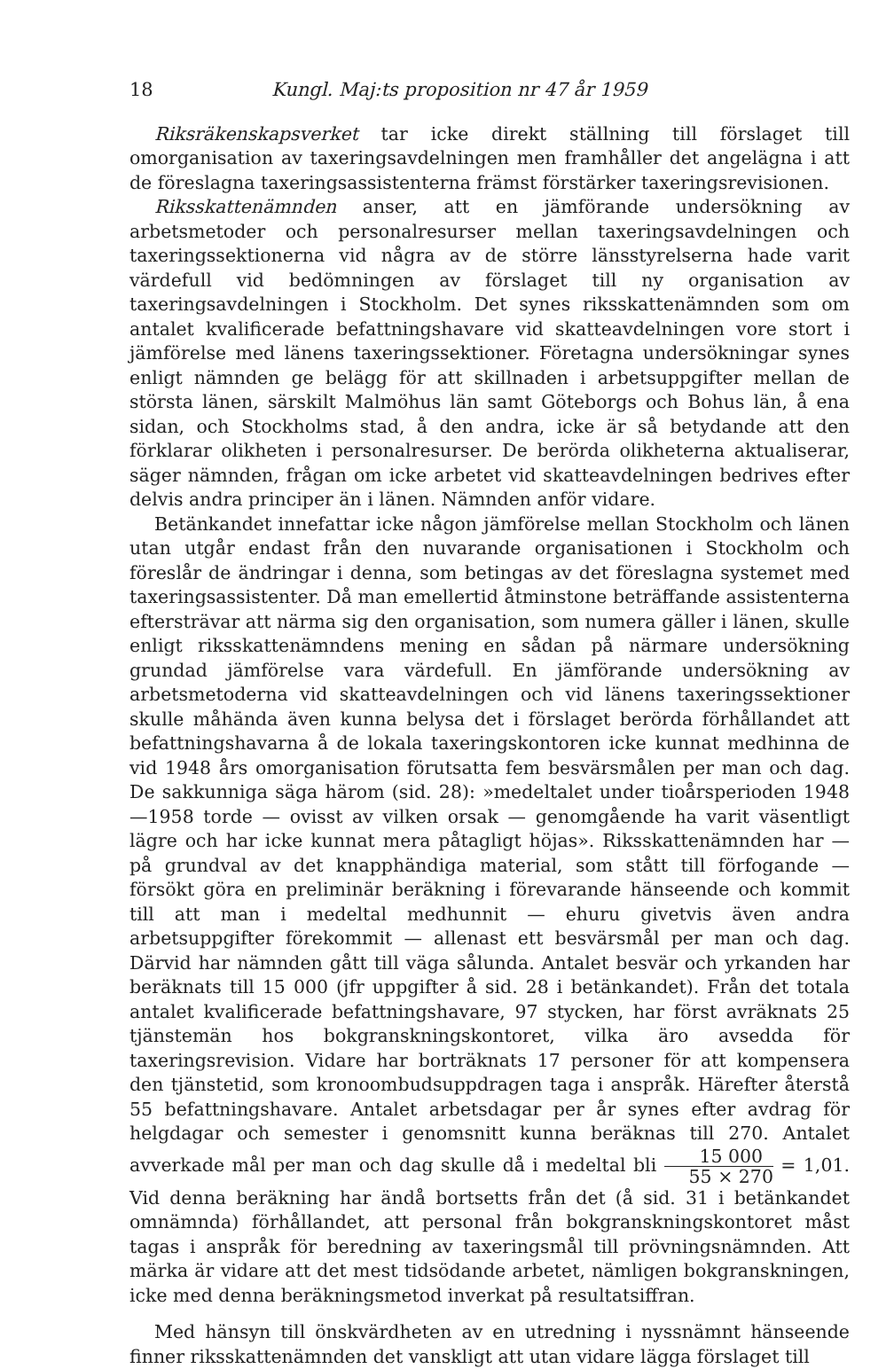18 Kungl. Maj:ts proposition nr 47 år 1959
Riksräkenskapsverket tar icke direkt ställning till förslaget till omorganisation av taxeringsavdelningen men framhåller det angelägna i att de föreslagna taxeringsassistenterna främst förstärker taxeringsrevisionen.
Riksskattenämnden anser, att en jämförande undersökning av arbetsmetoder och personalresurser mellan taxeringsavdelningen och taxeringssektionerna vid några av de större länsstyrelserna hade varit värdefull vid bedömningen av förslaget till ny organisation av taxeringsavdelningen i Stockholm. Det synes riksskattenämnden som om antalet kvalificerade befattningshavare vid skatteavdelningen vore stort i jämförelse med länens taxeringssektioner. Företagna undersökningar synes enligt nämnden ge belägg för att skillnaden i arbetsuppgifter mellan de största länen, särskilt Malmöhus län samt Göteborgs och Bohus län, å ena sidan, och Stockholms stad, å den andra, icke är så betydande att den förklarar olikheten i personalresurser. De berörda olikheterna aktualiserar, säger nämnden, frågan om icke arbetet vid skatteavdelningen bedrives efter delvis andra principer än i länen. Nämnden anför vidare.
Betänkandet innefattar icke någon jämförelse mellan Stockholm och länen utan utgår endast från den nuvarande organisationen i Stockholm och föreslår de ändringar i denna, som betingas av det föreslagna systemet med taxeringsassistenter. Då man emellertid åtminstone beträffande assistenterna eftersträvar att närma sig den organisation, som numera gäller i länen, skulle enligt riksskattenämndens mening en sådan på närmare undersökning grundad jämförelse vara värdefull. En jämförande undersökning av arbetsmetoderna vid skatteavdelningen och vid länens taxeringssektioner skulle måhända även kunna belysa det i förslaget berörda förhållandet att befattningshavarna å de lokala taxeringskontoren icke kunnat medhinna de vid 1948 års omorganisation förutsatta fem besvärsmålen per man och dag. De sakkunniga säga härom (sid. 28): »medeltalet under tioårsperioden 1948—1958 torde — ovisst av vilken orsak — genomgående ha varit väsentligt lägre och har icke kunnat mera påtagligt höjas». Riksskattenämnden har — på grundval av det knapphändiga material, som stått till förfogande — försökt göra en preliminär beräkning i förevarande hänseende och kommit till att man i medeltal medhunnit — ehuru givetvis även andra arbetsuppgifter förekommit — allenast ett besvärsmål per man och dag. Därvid har nämnden gått till väga sålunda. Antalet besvär och yrkanden har beräknats till 15 000 (jfr uppgifter å sid. 28 i betänkandet). Från det totala antalet kvalificerade befattningshavare, 97 stycken, har först avräknats 25 tjänstemän hos bokgranskningskontoret, vilka äro avsedda för taxeringsrevision. Vidare har borträknats 17 personer för att kompensera den tjänstetid, som kronoombudsuppdragen taga i anspråk. Härefter återstå 55 befattningshavare. Antalet arbetsdagar per år synes efter avdrag för helgdagar och semester i genomsnitt kunna beräknas till 270. Antalet avverkade mål per man och dag skulle då i medeltal bli 15 000 55 × 270 = 1,01. Vid denna beräkning har ändå bortsetts från det (å sid. 31 i betänkandet omnämnda) förhållandet, att personal från bokgranskningskontoret måst tagas i anspråk för beredning av taxeringsmål till prövningsnämnden. Att märka är vidare att det mest tidsödande arbetet, nämligen bokgranskningen, icke med denna beräkningsmetod inverkat på resultatsiffran.
Med hänsyn till önskvärdheten av en utredning i nyssnämnt hänseende finner riksskattenämnden det vanskligt att utan vidare lägga förslaget till